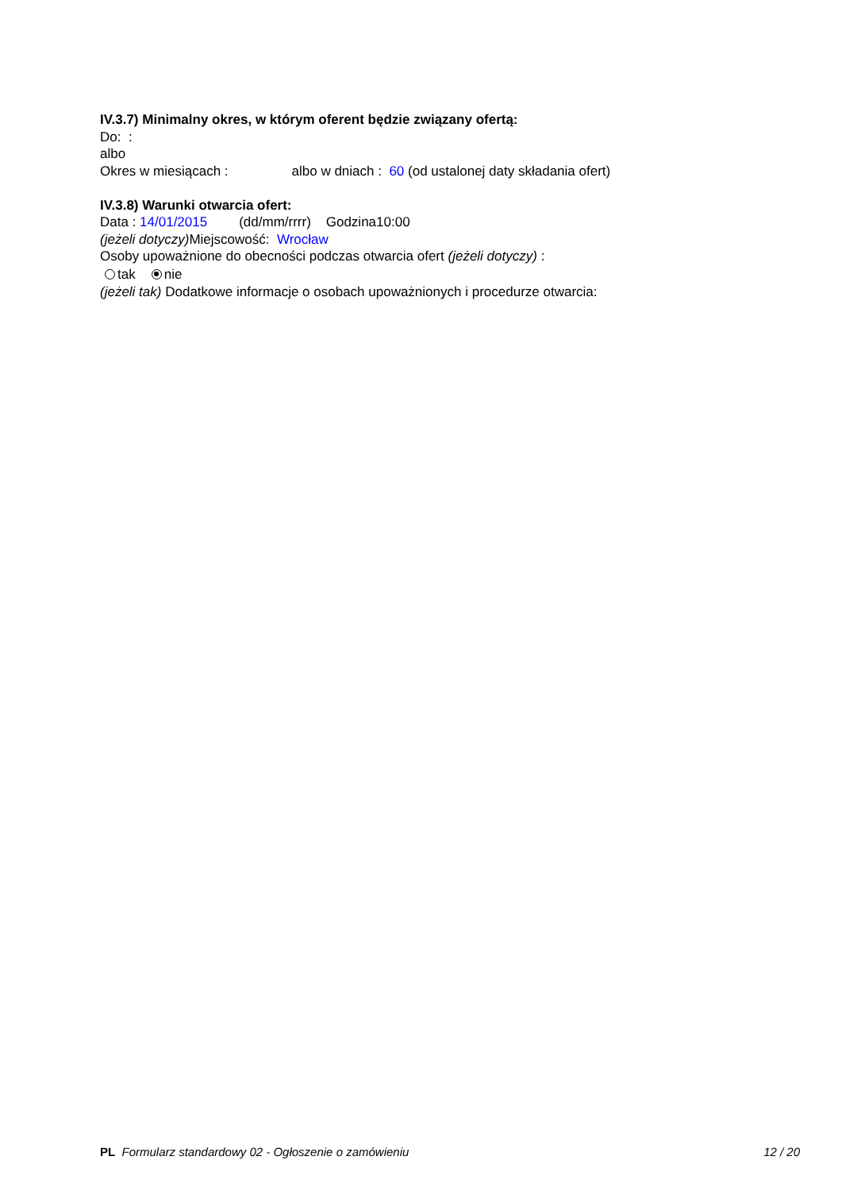IV.3.7) Minimalny okres, w którym oferent będzie związany ofertą:
Do: :
albo
Okres w miesiącach : albo w dniach : 60 (od ustalonej daty składania ofert)
IV.3.8) Warunki otwarcia ofert:
Data : 14/01/2015 (dd/mm/rrrr) Godzina10:00
(jeżeli dotyczy) Miejscowość: Wrocław
Osoby upoważnione do obecności podczas otwarcia ofert (jeżeli dotyczy) :
tak nie
(jeżeli tak) Dodatkowe informacje o osobach upoważnionych i procedurze otwarcia:
PL Formularz standardowy 02 - Ogłoszenie o zamówieniu 12 / 20